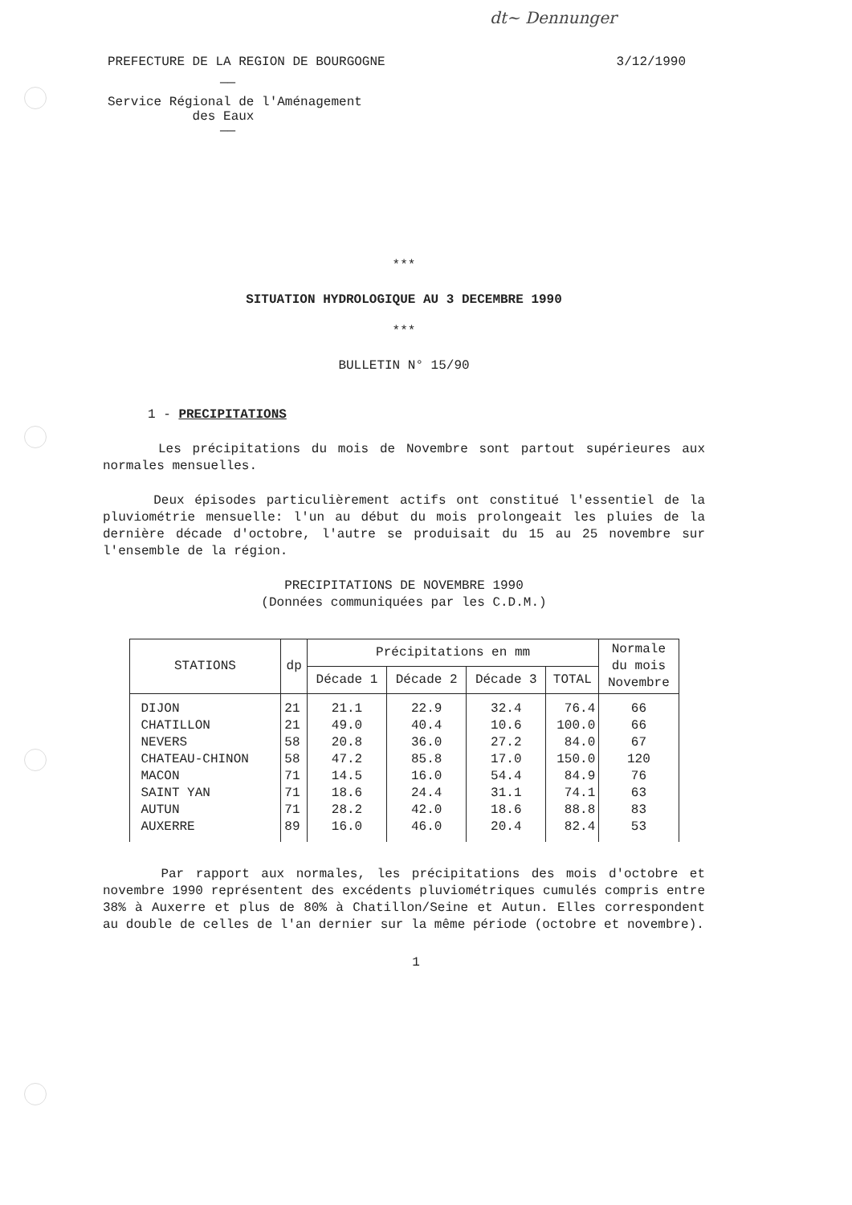dt~ Dennunger
PREFECTURE DE LA REGION DE BOURGOGNE 3/12/1990
——
Service Régional de l'Aménagement
des Eaux
——
***
SITUATION HYDROLOGIQUE AU 3 DECEMBRE 1990
***
BULLETIN N° 15/90
1 - PRECIPITATIONS
Les précipitations du mois de Novembre sont partout supérieures aux normales mensuelles.
Deux épisodes particulièrement actifs ont constitué l'essentiel de la pluviométrie mensuelle: l'un au début du mois prolongeait les pluies de la dernière décade d'octobre, l'autre se produisait du 15 au 25 novembre sur l'ensemble de la région.
PRECIPITATIONS DE NOVEMBRE 1990
(Données communiquées par les C.D.M.)
| STATIONS | dp | Précipitations en mm | | | | Normale du mois Novembre |
| --- | --- | --- | --- | --- | --- | --- |
| | | Décade 1 | Décade 2 | Décade 3 | TOTAL | |
| DIJON CHATILLON NEVERS CHATEAU-CHINON MACON SAINT YAN AUTUN AUXERRE | 21 21 58 58 71 71 71 89 | 21.1 49.0 20.8 47.2 14.5 18.6 28.2 16.0 | 22.9 40.4 36.0 85.8 16.0 24.4 42.0 46.0 | 32.4 10.6 27.2 17.0 54.4 31.1 18.6 20.4 | 76.4 100.0 84.0 150.0 84.9 74.1 88.8 82.4 | 66 66 67 120 76 63 83 53 |
Par rapport aux normales, les précipitations des mois d'octobre et novembre 1990 représentent des excédents pluviométriques cumulés compris entre 38% à Auxerre et plus de 80% à Chatillon/Seine et Autun. Elles correspondent au double de celles de l'an dernier sur la même période (octobre et novembre).
1